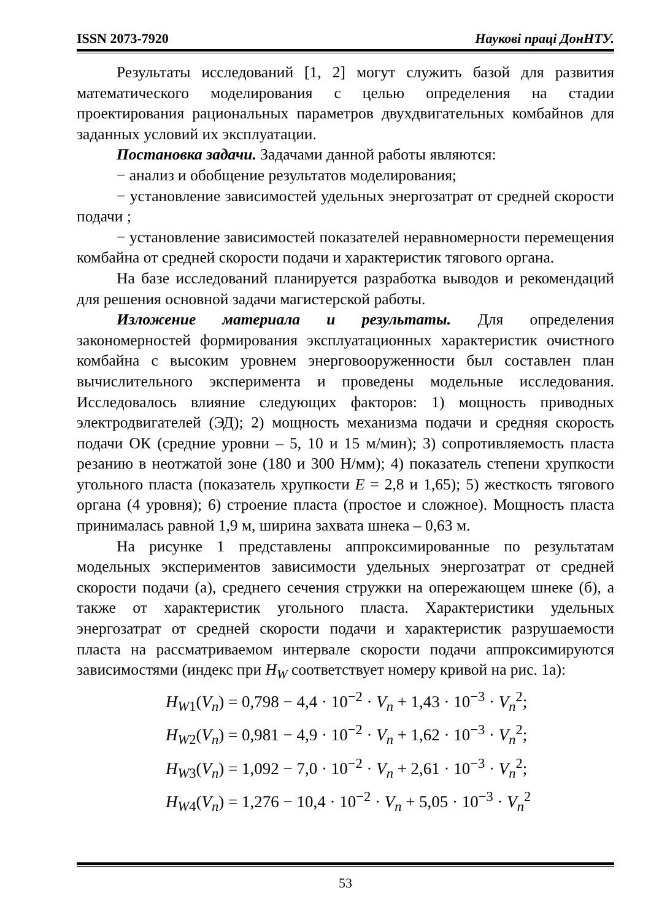ISSN 2073-7920 Наукові праці ДонНТУ.
Результаты исследований [1, 2] могут служить базой для развития математического моделирования с целью определения на стадии проектирования рациональных параметров двухдвигательных комбайнов для заданных условий их эксплуатации.
Постановка задачи. Задачами данной работы являются:
− анализ и обобщение результатов моделирования;
− установление зависимостей удельных энергозатрат от средней скорости подачи ;
− установление зависимостей показателей неравномерности перемещения комбайна от средней скорости подачи и характеристик тягового органа.
На базе исследований планируется разработка выводов и рекомендаций для решения основной задачи магистерской работы.
Изложение материала и результаты. Для определения закономерностей формирования эксплуатационных характеристик очистного комбайна с высоким уровнем энерговооруженности был составлен план вычислительного эксперимента и проведены модельные исследования. Исследовалось влияние следующих факторов: 1) мощность приводных электродвигателей (ЭД); 2) мощность механизма подачи и средняя скорость подачи ОК (средние уровни – 5, 10 и 15 м/мин); 3) сопротивляемость пласта резанию в неотжатой зоне (180 и 300 Н/мм); 4) показатель степени хрупкости угольного пласта (показатель хрупкости E = 2,8 и 1,65); 5) жесткость тягового органа (4 уровня); 6) строение пласта (простое и сложное). Мощность пласта принималась равной 1,9 м, ширина захвата шнека – 0,63 м.
На рисунке 1 представлены аппроксимированные по результатам модельных экспериментов зависимости удельных энергозатрат от средней скорости подачи (а), среднего сечения стружки на опережающем шнеке (б), а также от характеристик угольного пласта. Характеристики удельных энергозатрат от средней скорости подачи и характеристик разрушаемости пласта на рассматриваемом интервале скорости подачи аппроксимируются зависимостями (индекс при H<sub>W</sub> соответствует номеру кривой на рис. 1а):
H<sub>W1</sub>(V<sub>n</sub>) = 0,798 − 4,4 · 10<sup>−2</sup> · V<sub>n</sub> + 1,43 · 10<sup>−3</sup> · V<sub>n</sub><sup>2</sup>;
H<sub>W2</sub>(V<sub>n</sub>) = 0,981 − 4,9 · 10<sup>−2</sup> · V<sub>n</sub> + 1,62 · 10<sup>−3</sup> · V<sub>n</sub><sup>2</sup>;
H<sub>W3</sub>(V<sub>n</sub>) = 1,092 − 7,0 · 10<sup>−2</sup> · V<sub>n</sub> + 2,61 · 10<sup>−3</sup> · V<sub>n</sub><sup>2</sup>;
H<sub>W4</sub>(V<sub>n</sub>) = 1,276 − 10,4 · 10<sup>−2</sup> · V<sub>n</sub> + 5,05 · 10<sup>−3</sup> · V<sub>n</sub><sup>2</sup>
53